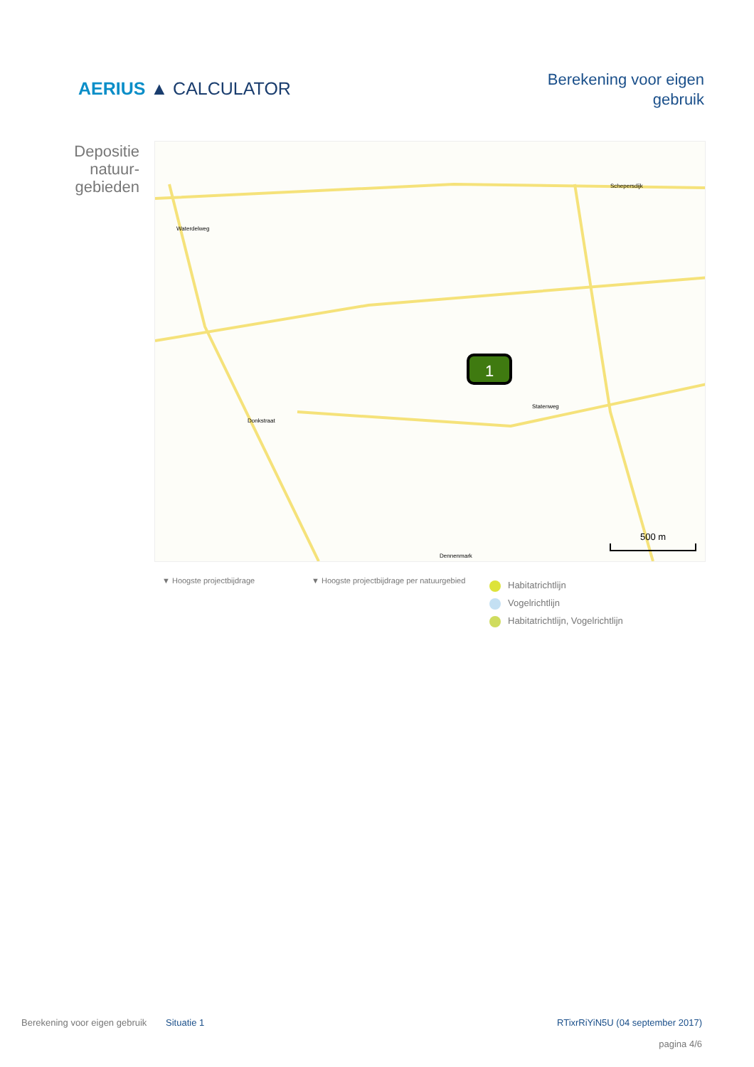AERIUS ▲ CALCULATOR
Berekening voor eigen
gebruik
Depositie
natuur-
gebieden
1
500 m
Waterdelweg
Schepersdijk
Donkstraat
Statenweg
Dennenmark
▼ Hoogste projectbijdrage ▼ Hoogste projectbijdrage per natuurgebied
Habitatrichtlijn
Vogelrichtlijn
Habitatrichtlijn, Vogelrichtlijn
Berekening voor eigen gebruik
Situatie 1 RTixrRiYiN5U (04 september 2017)
pagina 4/6